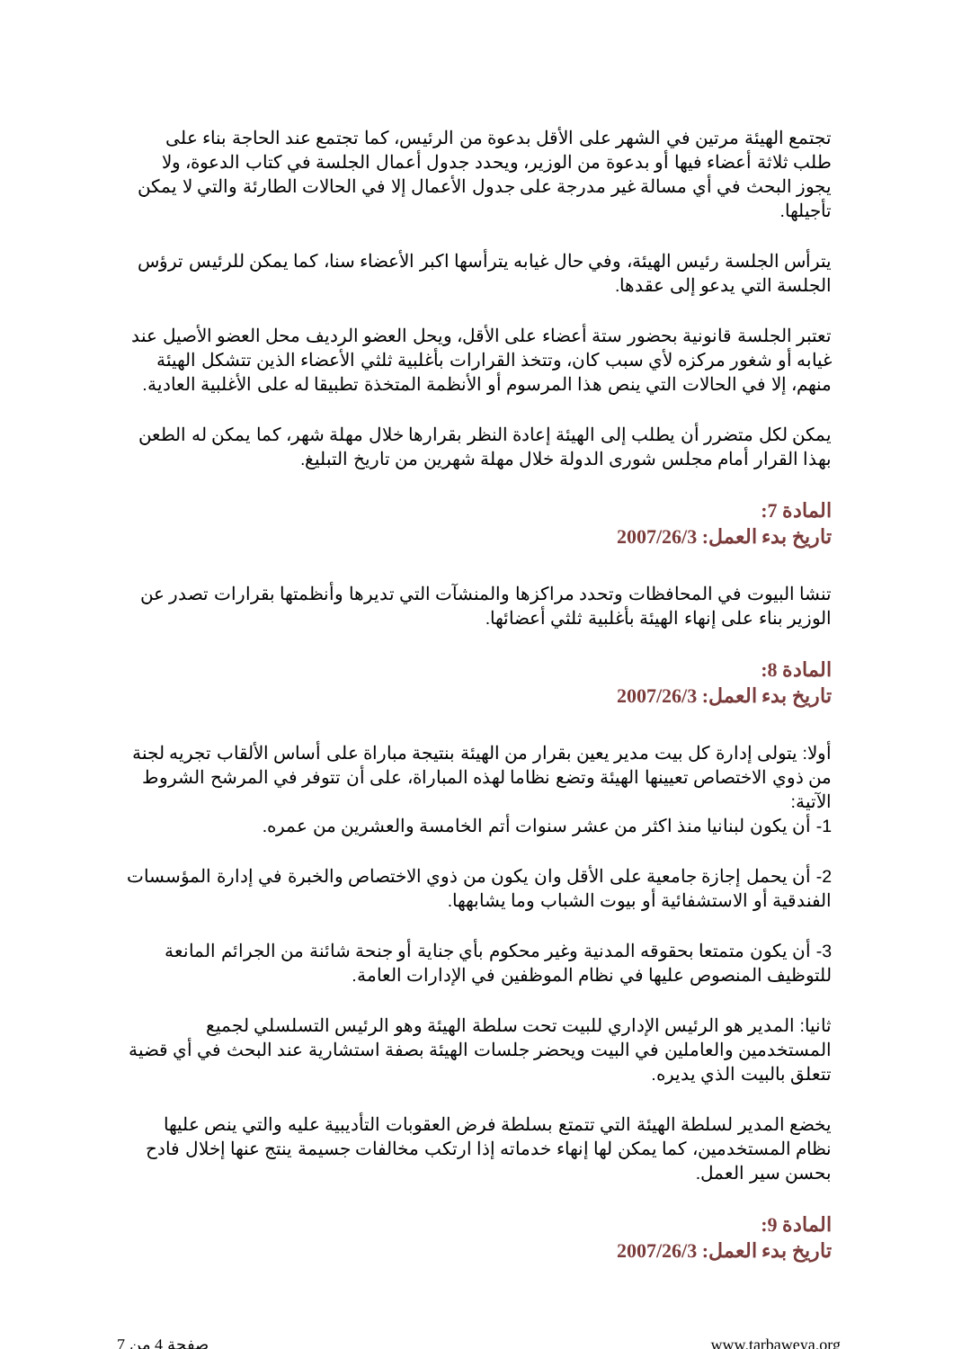تجتمع الهيئة مرتين في الشهر على الأقل بدعوة من الرئيس، كما تجتمع عند الحاجة بناء على طلب ثلاثة أعضاء فيها أو بدعوة من الوزير، ويحدد جدول أعمال الجلسة في كتاب الدعوة، ولا يجوز البحث في أي مسالة غير مدرجة على جدول الأعمال إلا في الحالات الطارئة والتي لا يمكن تأجيلها.
يترأس الجلسة رئيس الهيئة، وفي حال غيابه يترأسها اكبر الأعضاء سنا، كما يمكن للرئيس ترؤس الجلسة التي يدعو إلى عقدها.
تعتبر الجلسة قانونية بحضور ستة أعضاء على الأقل، ويحل العضو الرديف محل العضو الأصيل عند غيابه أو شغور مركزه لأي سبب كان، وتتخذ القرارات بأغلبية ثلثي الأعضاء الذين تتشكل الهيئة منهم، إلا في الحالات التي ينص هذا المرسوم أو الأنظمة المتخذة تطبيقا له على الأغلبية العادية.
يمكن لكل متضرر أن يطلب إلى الهيئة إعادة النظر بقرارها خلال مهلة شهر، كما يمكن له الطعن بهذا القرار أمام مجلس شورى الدولة خلال مهلة شهرين من تاريخ التبليغ.
المادة 7:
تاريخ بدء العمل: 2007/26/3
تنشا البيوت في المحافظات وتحدد مراكزها والمنشآت التي تديرها وأنظمتها بقرارات تصدر عن الوزير بناء على إنهاء الهيئة بأغلبية ثلثي أعضائها.
المادة 8:
تاريخ بدء العمل: 2007/26/3
أولا: يتولى إدارة كل بيت مدير يعين بقرار من الهيئة بنتيجة مباراة على أساس الألقاب تجريه لجنة من ذوي الاختصاص تعيينها الهيئة وتضع نظاما لهذه المباراة، على أن تتوفر في المرشح الشروط الآتية:
1- أن يكون لبنانيا منذ اكثر من عشر سنوات أتم الخامسة والعشرين من عمره.
2- أن يحمل إجازة جامعية على الأقل وان يكون من ذوي الاختصاص والخبرة في إدارة المؤسسات الفندقية أو الاستشفائية أو بيوت الشباب وما يشابهها.
3- أن يكون متمتعا بحقوقه المدنية وغير محكوم بأي جناية أو جنحة شائنة من الجرائم المانعة للتوظيف المنصوص عليها في نظام الموظفين في الإدارات العامة.
ثانيا: المدير هو الرئيس الإداري للبيت تحت سلطة الهيئة وهو الرئيس التسلسلي لجميع المستخدمين والعاملين في البيت ويحضر جلسات الهيئة بصفة استشارية عند البحث في أي قضية تتعلق بالبيت الذي يديره.
يخضع المدير لسلطة الهيئة التي تتمتع بسلطة فرض العقوبات التأديبية عليه والتي ينص عليها نظام المستخدمين، كما يمكن لها إنهاء خدماته إذا ارتكب مخالفات جسيمة ينتج عنها إخلال فادح بحسن سير العمل.
المادة 9:
تاريخ بدء العمل: 2007/26/3
صفحة 4 من 7 www.tarbaweya.org